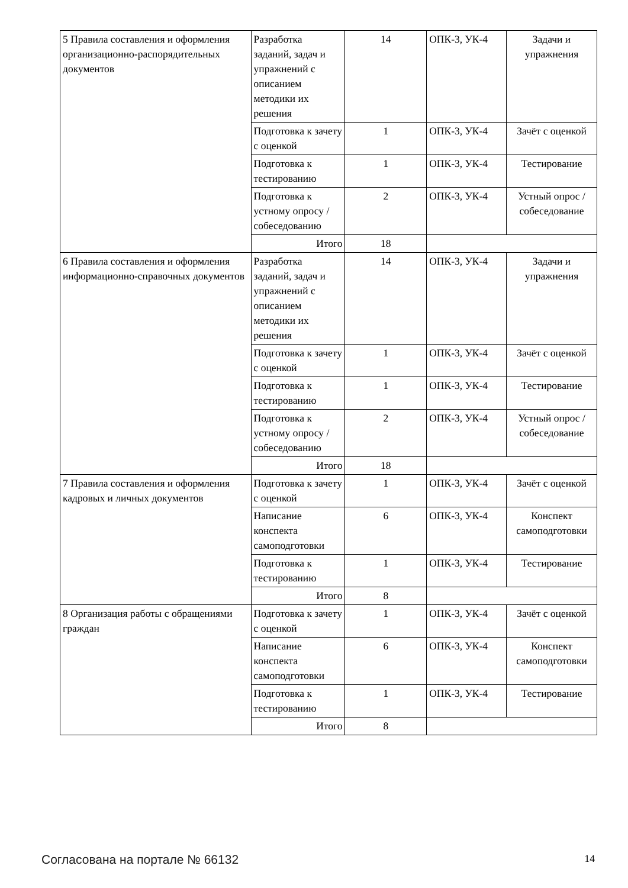| 5 Правила составления и оформления организационно-распорядительных документов | Разработка заданий, задач и упражнений с описанием методики их решения | 14 | ОПК-3, УК-4 | Задачи и упражнения |
| | Подготовка к зачету с оценкой | 1 | ОПК-3, УК-4 | Зачёт с оценкой |
| | Подготовка к тестированию | 1 | ОПК-3, УК-4 | Тестирование |
| | Подготовка к устному опросу / собеседованию | 2 | ОПК-3, УК-4 | Устный опрос / собеседование |
| | Итого | 18 | | |
| 6 Правила составления и оформления информационно-справочных документов | Разработка заданий, задач и упражнений с описанием методики их решения | 14 | ОПК-3, УК-4 | Задачи и упражнения |
| | Подготовка к зачету с оценкой | 1 | ОПК-3, УК-4 | Зачёт с оценкой |
| | Подготовка к тестированию | 1 | ОПК-3, УК-4 | Тестирование |
| | Подготовка к устному опросу / собеседованию | 2 | ОПК-3, УК-4 | Устный опрос / собеседование |
| | Итого | 18 | | |
| 7 Правила составления и оформления кадровых и личных документов | Подготовка к зачету с оценкой | 1 | ОПК-3, УК-4 | Зачёт с оценкой |
| | Написание конспекта самоподготовки | 6 | ОПК-3, УК-4 | Конспект самоподготовки |
| | Подготовка к тестированию | 1 | ОПК-3, УК-4 | Тестирование |
| | Итого | 8 | | |
| 8 Организация работы с обращениями граждан | Подготовка к зачету с оценкой | 1 | ОПК-3, УК-4 | Зачёт с оценкой |
| | Написание конспекта самоподготовки | 6 | ОПК-3, УК-4 | Конспект самоподготовки |
| | Подготовка к тестированию | 1 | ОПК-3, УК-4 | Тестирование |
| | Итого | 8 | | |
Согласована на портале № 66132 14